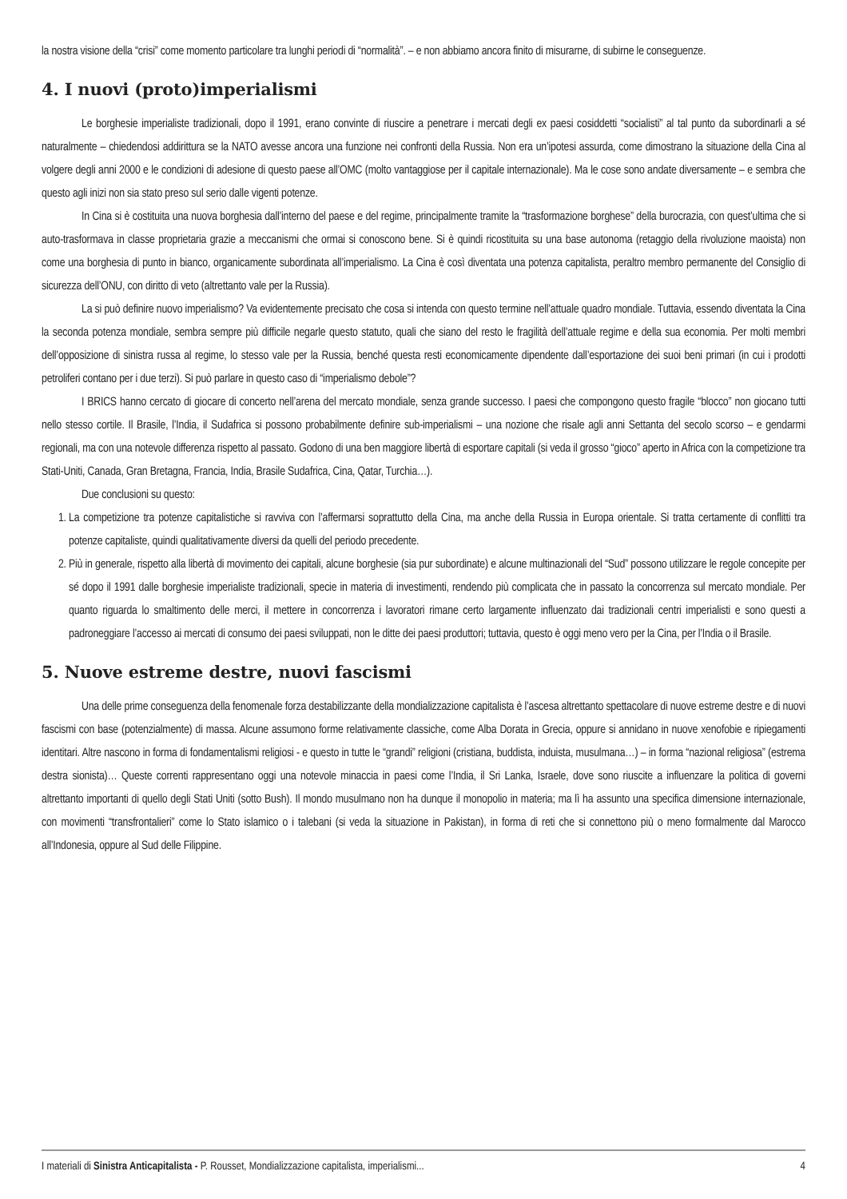la nostra visione della “crisi” come momento particolare tra lunghi periodi di “normalità”. – e non abbiamo ancora finito di misurarne, di subirne le conseguenze.
4. I nuovi (proto)imperialismi
Le borghesie imperialiste tradizionali, dopo il 1991, erano convinte di riuscire a penetrare i mercati degli ex paesi cosiddetti “socialisti” al tal punto da subordinarli a sé naturalmente – chiedendosi addirittura se la NATO avesse ancora una funzione nei confronti della Russia. Non era un’ipotesi assurda, come dimostrano la situazione della Cina al volgere degli anni 2000 e le condizioni di adesione di questo paese all’OMC (molto vantaggiose per il capitale internazionale). Ma le cose sono andate diversamente – e sembra che questo agli inizi non sia stato preso sul serio dalle vigenti potenze.
In Cina si è costituita una nuova borghesia dall’interno del paese e del regime, principalmente tramite la “trasformazione borghese” della burocrazia, con quest’ultima che si auto-trasformava in classe proprietaria grazie a meccanismi che ormai si conoscono bene. Si è quindi ricostituita su una base autonoma (retaggio della rivoluzione maoista) non come una borghesia di punto in bianco, organicamente subordinata all’imperialismo. La Cina è così diventata una potenza capitalista, peraltro membro permanente del Consiglio di sicurezza dell’ONU, con diritto di veto (altrettanto vale per la Russia).
La si può definire nuovo imperialismo? Va evidentemente precisato che cosa si intenda con questo termine nell’attuale quadro mondiale. Tuttavia, essendo diventata la Cina la seconda potenza mondiale, sembra sempre più difficile negarle questo statuto, quali che siano del resto le fragilità dell’attuale regime e della sua economia. Per molti membri dell’opposizione di sinistra russa al regime, lo stesso vale per la Russia, benché questa resti economicamente dipendente dall’esportazione dei suoi beni primari (in cui i prodotti petroliferi contano per i due terzi). Si può parlare in questo caso di “imperialismo debole”?
I BRICS hanno cercato di giocare di concerto nell’arena del mercato mondiale, senza grande successo. I paesi che compongono questo fragile “blocco” non giocano tutti nello stesso cortile. Il Brasile, l’India, il Sudafrica si possono probabilmente definire sub-imperialismi – una nozione che risale agli anni Settanta del secolo scorso – e gendarmi regionali, ma con una notevole differenza rispetto al passato. Godono di una ben maggiore libertà di esportare capitali (si veda il grosso “gioco” aperto in Africa con la competizione tra Stati-Uniti, Canada, Gran Bretagna, Francia, India, Brasile Sudafrica, Cina, Qatar, Turchia…).
Due conclusioni su questo:
1. La competizione tra potenze capitalistiche si ravviva con l’affermarsi soprattutto della Cina, ma anche della Russia in Europa orientale. Si tratta certamente di conflitti tra potenze capitaliste, quindi qualitativamente diversi da quelli del periodo precedente.
2. Più in generale, rispetto alla libertà di movimento dei capitali, alcune borghesie (sia pur subordinate) e alcune multinazionali del “Sud” possono utilizzare le regole concepite per sé dopo il 1991 dalle borghesie imperialiste tradizionali, specie in materia di investimenti, rendendo più complicata che in passato la concorrenza sul mercato mondiale. Per quanto riguarda lo smaltimento delle merci, il mettere in concorrenza i lavoratori rimane certo largamente influenzato dai tradizionali centri imperialisti e sono questi a padroneggiare l’accesso ai mercati di consumo dei paesi sviluppati, non le ditte dei paesi produttori; tuttavia, questo è oggi meno vero per la Cina, per l’India o il Brasile.
5. Nuove estreme destre, nuovi fascismi
Una delle prime conseguenza della fenomenale forza destabilizzante della mondializzazione capitalista è l’ascesa altrettanto spettacolare di nuove estreme destre e di nuovi fascismi con base (potenzialmente) di massa. Alcune assumono forme relativamente classiche, come Alba Dorata in Grecia, oppure si annidano in nuove xenofobie e ripiegamenti identitari. Altre nascono in forma di fondamentalismi religiosi - e questo in tutte le “grandi” religioni (cristiana, buddista, induista, musulmana…) – in forma “nazional religiosa” (estrema destra sionista)… Queste correnti rappresentano oggi una notevole minaccia in paesi come l’India, il Sri Lanka, Israele, dove sono riuscite a influenzare la politica di governi altrettanto importanti di quello degli Stati Uniti (sotto Bush). Il mondo musulmano non ha dunque il monopolio in materia; ma lì ha assunto una specifica dimensione internazionale, con movimenti “transfrontalieri” come lo Stato islamico o i talebani (si veda la situazione in Pakistan), in forma di reti che si connettono più o meno formalmente dal Marocco all’Indonesia, oppure al Sud delle Filippine.
I materiali di Sinistra Anticapitalista - P. Rousset, Mondializzazione capitalista, imperialismi... 4